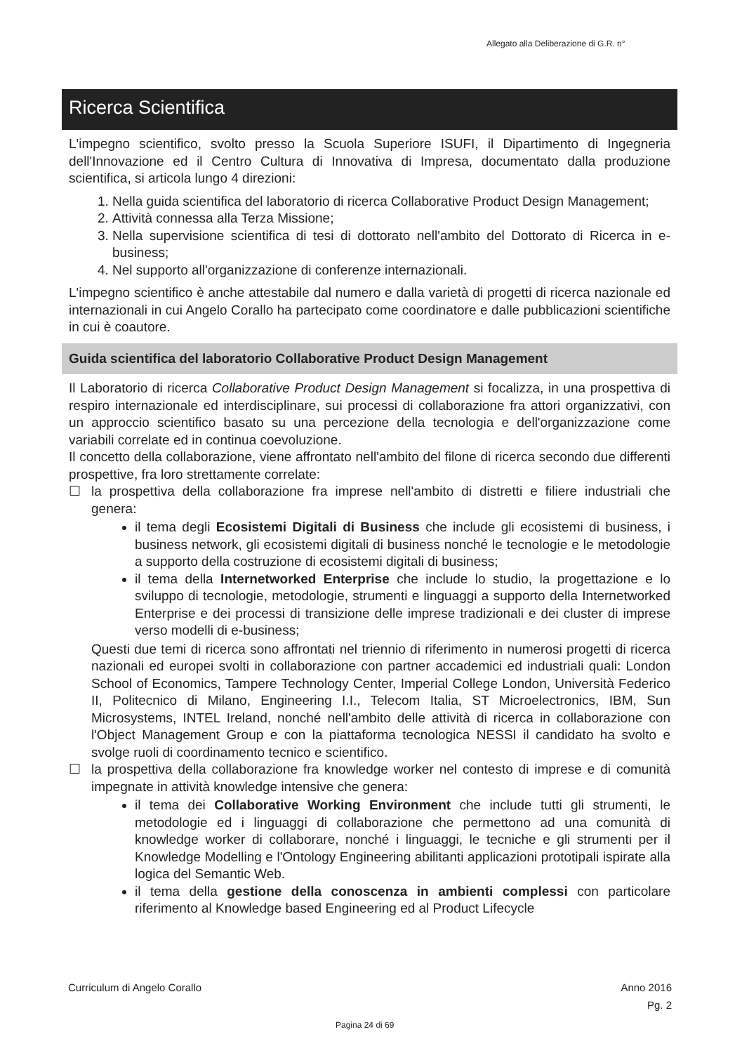Allegato alla Deliberazione di G.R. n°
Ricerca Scientifica
L'impegno scientifico, svolto presso la Scuola Superiore ISUFI, il Dipartimento di Ingegneria dell'Innovazione ed il Centro Cultura di Innovativa di Impresa, documentato dalla produzione scientifica, si articola lungo 4 direzioni:
1. Nella guida scientifica del laboratorio di ricerca Collaborative Product Design Management;
2. Attività connessa alla Terza Missione;
3. Nella supervisione scientifica di tesi di dottorato nell'ambito del Dottorato di Ricerca in e-business;
4. Nel supporto all'organizzazione di conferenze internazionali.
L'impegno scientifico è anche attestabile dal numero e dalla varietà di progetti di ricerca nazionale ed internazionali in cui Angelo Corallo ha partecipato come coordinatore e dalle pubblicazioni scientifiche in cui è coautore.
Guida scientifica del laboratorio Collaborative Product Design Management
Il Laboratorio di ricerca Collaborative Product Design Management si focalizza, in una prospettiva di respiro internazionale ed interdisciplinare, sui processi di collaborazione fra attori organizzativi, con un approccio scientifico basato su una percezione della tecnologia e dell'organizzazione come variabili correlate ed in continua coevoluzione.
Il concetto della collaborazione, viene affrontato nell'ambito del filone di ricerca secondo due differenti prospettive, fra loro strettamente correlate:
☐ la prospettiva della collaborazione fra imprese nell'ambito di distretti e filiere industriali che genera:
il tema degli Ecosistemi Digitali di Business che include gli ecosistemi di business, i business network, gli ecosistemi digitali di business nonché le tecnologie e le metodologie a supporto della costruzione di ecosistemi digitali di business;
il tema della Internetworked Enterprise che include lo studio, la progettazione e lo sviluppo di tecnologie, metodologie, strumenti e linguaggi a supporto della Internetworked Enterprise e dei processi di transizione delle imprese tradizionali e dei cluster di imprese verso modelli di e-business;
Questi due temi di ricerca sono affrontati nel triennio di riferimento in numerosi progetti di ricerca nazionali ed europei svolti in collaborazione con partner accademici ed industriali quali: London School of Economics, Tampere Technology Center, Imperial College London, Università Federico II, Politecnico di Milano, Engineering I.I., Telecom Italia, ST Microelectronics, IBM, Sun Microsystems, INTEL Ireland, nonché nell'ambito delle attività di ricerca in collaborazione con l'Object Management Group e con la piattaforma tecnologica NESSI il candidato ha svolto e svolge ruoli di coordinamento tecnico e scientifico.
☐ la prospettiva della collaborazione fra knowledge worker nel contesto di imprese e di comunità impegnate in attività knowledge intensive che genera:
il tema dei Collaborative Working Environment che include tutti gli strumenti, le metodologie ed i linguaggi di collaborazione che permettono ad una comunità di knowledge worker di collaborare, nonché i linguaggi, le tecniche e gli strumenti per il Knowledge Modelling e l'Ontology Engineering abilitanti applicazioni prototipali ispirate alla logica del Semantic Web.
il tema della gestione della conoscenza in ambienti complessi con particolare riferimento al Knowledge based Engineering ed al Product Lifecycle
Curriculum di Angelo Corallo Anno 2016
Pg. 2
Pagina 24 di 69